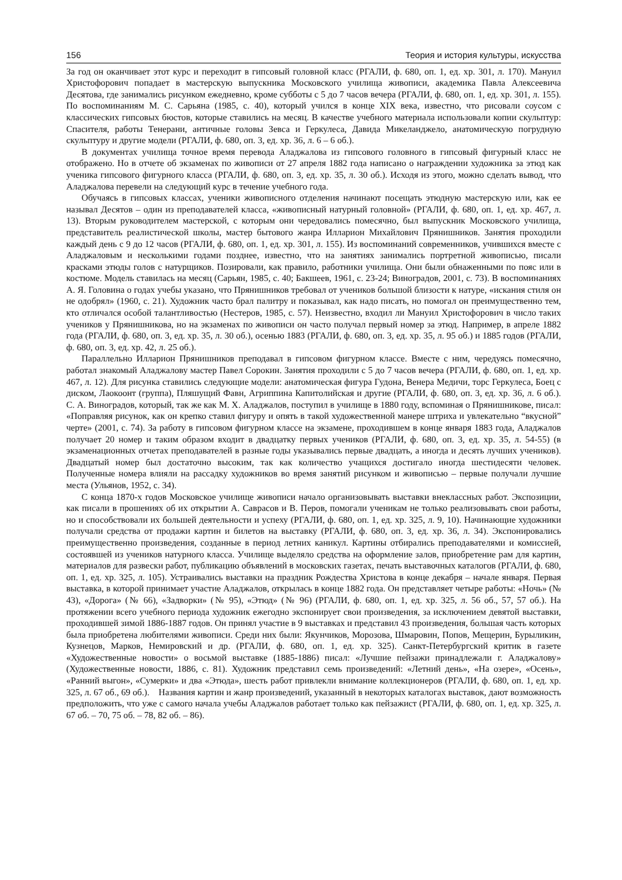156 Теория и история культуры, искусства
За год он оканчивает этот курс и переходит в гипсовый головной класс (РГАЛИ, ф. 680, оп. 1, ед. хр. 301, л. 170). Мануил Христофорович попадает в мастерскую выпускника Московского училища живописи, академика Павла Алексеевича Десятова, где занимались рисунком ежедневно, кроме субботы с 5 до 7 часов вечера (РГАЛИ, ф. 680, оп. 1, ед. хр. 301, л. 155). По воспоминаниям М. С. Сарьяна (1985, с. 40), который учился в конце XIX века, известно, что рисовали соусом с классических гипсовых бюстов, которые ставились на месяц. В качестве учебного материала использовали копии скульптур: Спасителя, работы Тенерани, античные головы Зевса и Геркулеса, Давида Микеланджело, анатомическую погрудную скульптуру и другие модели (РГАЛИ, ф. 680, оп. 3, ед. хр. 36, л. 6 – 6 об.).
В документах училища точное время перевода Аладжалова из гипсового головного в гипсовый фигурный класс не отображено. Но в отчете об экзаменах по живописи от 27 апреля 1882 года написано о награждении художника за этюд как ученика гипсового фигурного класса (РГАЛИ, ф. 680, оп. 3, ед. хр. 35, л. 30 об.). Исходя из этого, можно сделать вывод, что Аладжалова перевели на следующий курс в течение учебного года.
Обучаясь в гипсовых классах, ученики живописного отделения начинают посещать этюдную мастерскую или, как ее называл Десятов – один из преподавателей класса, «живописный натурный головной» (РГАЛИ, ф. 680, оп. 1, ед. хр. 467, л. 13). Вторым руководителем мастерской, с которым они чередовались помесячно, был выпускник Московского училища, представитель реалистической школы, мастер бытового жанра Илларион Михайлович Прянишников. Занятия проходили каждый день с 9 до 12 часов (РГАЛИ, ф. 680, оп. 1, ед. хр. 301, л. 155). Из воспоминаний современников, учившихся вместе с Аладжаловым и несколькими годами позднее, известно, что на занятиях занимались портретной живописью, писали красками этюды голов с натурщиков. Позировали, как правило, работники училища. Они были обнаженными по пояс или в костюме. Модель ставилась на месяц (Сарьян, 1985, с. 40; Бакшеев, 1961, с. 23-24; Виноградов, 2001, с. 73). В воспоминаниях А. Я. Головина о годах учебы указано, что Прянишников требовал от учеников большой близости к натуре, «искания стиля он не одобрял» (1960, с. 21). Художник часто брал палитру и показывал, как надо писать, но помогал он преимущественно тем, кто отличался особой талантливостью (Нестеров, 1985, с. 57). Неизвестно, входил ли Мануил Христофорович в число таких учеников у Прянишникова, но на экзаменах по живописи он часто получал первый номер за этюд. Например, в апреле 1882 года (РГАЛИ, ф. 680, оп. 3, ед. хр. 35, л. 30 об.), осенью 1883 (РГАЛИ, ф. 680, оп. 3, ед. хр. 35, л. 95 об.) и 1885 годов (РГАЛИ, ф. 680, оп. 3, ед. хр. 42, л. 25 об.).
Параллельно Илларион Прянишников преподавал в гипсовом фигурном классе. Вместе с ним, чередуясь помесячно, работал знакомый Аладжалову мастер Павел Сорокин. Занятия проходили с 5 до 7 часов вечера (РГАЛИ, ф. 680, оп. 1, ед. хр. 467, л. 12). Для рисунка ставились следующие модели: анатомическая фигура Гудона, Венера Медичи, торс Геркулеса, Боец с диском, Лаокоонт (группа), Пляшущий Фавн, Агриппина Капитолийская и другие (РГАЛИ, ф. 680, оп. 3, ед. хр. 36, л. 6 об.). С. А. Виноградов, который, так же как М. Х. Аладжалов, поступил в училище в 1880 году, вспоминая о Прянишникове, писал: «Поправляя рисунок, как он крепко ставил фигуру и опять в такой художественной манере штриха и увлекательно “вкусной” черте» (2001, с. 74). За работу в гипсовом фигурном классе на экзамене, проходившем в конце января 1883 года, Аладжалов получает 20 номер и таким образом входит в двадцатку первых учеников (РГАЛИ, ф. 680, оп. 3, ед. хр. 35, л. 54-55) (в экзаменационных отчетах преподавателей в разные годы указывались первые двадцать, а иногда и десять лучших учеников). Двадцатый номер был достаточно высоким, так как количество учащихся достигало иногда шестидесяти человек. Полученные номера влияли на рассадку художников во время занятий рисунком и живописью – первые получали лучшие места (Ульянов, 1952, с. 34).
С конца 1870-х годов Московское училище живописи начало организовывать выставки внеклассных работ. Экспозиции, как писали в прошениях об их открытии А. Саврасов и В. Перов, помогали ученикам не только реализовывать свои работы, но и способствовали их большей деятельности и успеху (РГАЛИ, ф. 680, оп. 1, ед. хр. 325, л. 9, 10). Начинающие художники получали средства от продажи картин и билетов на выставку (РГАЛИ, ф. 680, оп. 3, ед. хр. 36, л. 34). Экспонировались преимущественно произведения, созданные в период летних каникул. Картины отбирались преподавателями и комиссией, состоявшей из учеников натурного класса. Училище выделяло средства на оформление залов, приобретение рам для картин, материалов для развески работ, публикацию объявлений в московских газетах, печать выставочных каталогов (РГАЛИ, ф. 680, оп. 1, ед. хр. 325, л. 105). Устраивались выставки на праздник Рождества Христова в конце декабря – начале января. Первая выставка, в которой принимает участие Аладжалов, открылась в конце 1882 года. Он представляет четыре работы: «Ночь» (№ 43), «Дорога» (№ 66), «Задворки» (№ 95), «Этюд» (№ 96) (РГАЛИ, ф. 680, оп. 1, ед. хр. 325, л. 56 об., 57, 57 об.). На протяжении всего учебного периода художник ежегодно экспонирует свои произведения, за исключением девятой выставки, проходившей зимой 1886-1887 годов. Он принял участие в 9 выставках и представил 43 произведения, большая часть которых была приобретена любителями живописи. Среди них были: Якунчиков, Морозова, Шмаровин, Попов, Мещерин, Бурыликин, Кузнецов, Марков, Немировский и др. (РГАЛИ, ф. 680, оп. 1, ед. хр. 325). Санкт-Петербургский критик в газете «Художественные новости» о восьмой выставке (1885-1886) писал: «Лучшие пейзажи принадлежали г. Аладжалову» (Художественные новости, 1886, с. 81). Художник представил семь произведений: «Летний день», «На озере», «Осень», «Ранний выгон», «Сумерки» и два «Этюда», шесть работ привлекли внимание коллекционеров (РГАЛИ, ф. 680, оп. 1, ед. хр. 325, л. 67 об., 69 об.). Названия картин и жанр произведений, указанный в некоторых каталогах выставок, дают возможность предположить, что уже с самого начала учебы Аладжалов работает только как пейзажист (РГАЛИ, ф. 680, оп. 1, ед. хр. 325, л. 67 об. – 70, 75 об. – 78, 82 об. – 86).